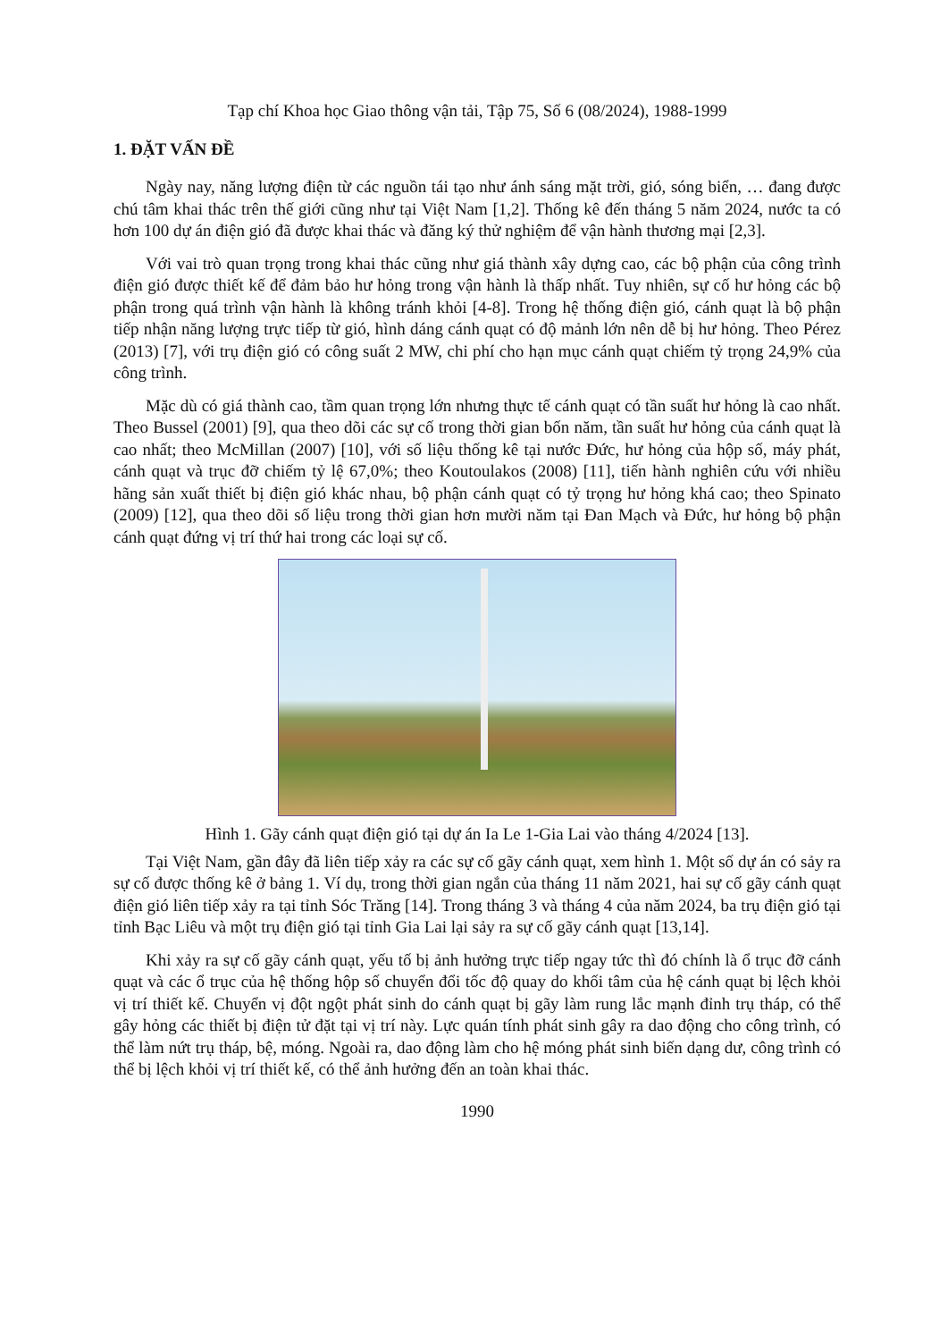Tạp chí Khoa học Giao thông vận tải, Tập 75, Số 6 (08/2024), 1988-1999
1. ĐẶT VẤN ĐỀ
Ngày nay, năng lượng điện từ các nguồn tái tạo như ánh sáng mặt trời, gió, sóng biển, … đang được chú tâm khai thác trên thế giới cũng như tại Việt Nam [1,2]. Thống kê đến tháng 5 năm 2024, nước ta có hơn 100 dự án điện gió đã được khai thác và đăng ký thử nghiệm để vận hành thương mại [2,3].
Với vai trò quan trọng trong khai thác cũng như giá thành xây dựng cao, các bộ phận của công trình điện gió được thiết kế để đảm bảo hư hỏng trong vận hành là thấp nhất. Tuy nhiên, sự cố hư hỏng các bộ phận trong quá trình vận hành là không tránh khỏi [4-8]. Trong hệ thống điện gió, cánh quạt là bộ phận tiếp nhận năng lượng trực tiếp từ gió, hình dáng cánh quạt có độ mảnh lớn nên dễ bị hư hỏng. Theo Pérez (2013) [7], với trụ điện gió có công suất 2 MW, chi phí cho hạn mục cánh quạt chiếm tỷ trọng 24,9% của công trình.
Mặc dù có giá thành cao, tầm quan trọng lớn nhưng thực tế cánh quạt có tần suất hư hỏng là cao nhất. Theo Bussel (2001) [9], qua theo dõi các sự cố trong thời gian bốn năm, tần suất hư hỏng của cánh quạt là cao nhất; theo McMillan (2007) [10], với số liệu thống kê tại nước Đức, hư hỏng của hộp số, máy phát, cánh quạt và trục đỡ chiếm tỷ lệ 67,0%; theo Koutoulakos (2008) [11], tiến hành nghiên cứu với nhiều hãng sản xuất thiết bị điện gió khác nhau, bộ phận cánh quạt có tỷ trọng hư hỏng khá cao; theo Spinato (2009) [12], qua theo dõi số liệu trong thời gian hơn mười năm tại Đan Mạch và Đức, hư hỏng bộ phận cánh quạt đứng vị trí thứ hai trong các loại sự cố.
Hình 1. Gãy cánh quạt điện gió tại dự án Ia Le 1-Gia Lai vào tháng 4/2024 [13].
Tại Việt Nam, gần đây đã liên tiếp xảy ra các sự cố gãy cánh quạt, xem hình 1. Một số dự án có sảy ra sự cố được thống kê ở bảng 1. Ví dụ, trong thời gian ngắn của tháng 11 năm 2021, hai sự cố gãy cánh quạt điện gió liên tiếp xảy ra tại tỉnh Sóc Trăng [14]. Trong tháng 3 và tháng 4 của năm 2024, ba trụ điện gió tại tỉnh Bạc Liêu và một trụ điện gió tại tỉnh Gia Lai lại sảy ra sự cố gãy cánh quạt [13,14].
Khi xảy ra sự cố gãy cánh quạt, yếu tố bị ảnh hưởng trực tiếp ngay tức thì đó chính là ổ trục đỡ cánh quạt và các ổ trục của hệ thống hộp số chuyển đổi tốc độ quay do khối tâm của hệ cánh quạt bị lệch khỏi vị trí thiết kế. Chuyển vị đột ngột phát sinh do cánh quạt bị gãy làm rung lắc mạnh đỉnh trụ tháp, có thể gây hỏng các thiết bị điện tử đặt tại vị trí này. Lực quán tính phát sinh gây ra dao động cho công trình, có thể làm nứt trụ tháp, bệ, móng. Ngoài ra, dao động làm cho hệ móng phát sinh biến dạng dư, công trình có thể bị lệch khỏi vị trí thiết kế, có thể ảnh hưởng đến an toàn khai thác.
1990